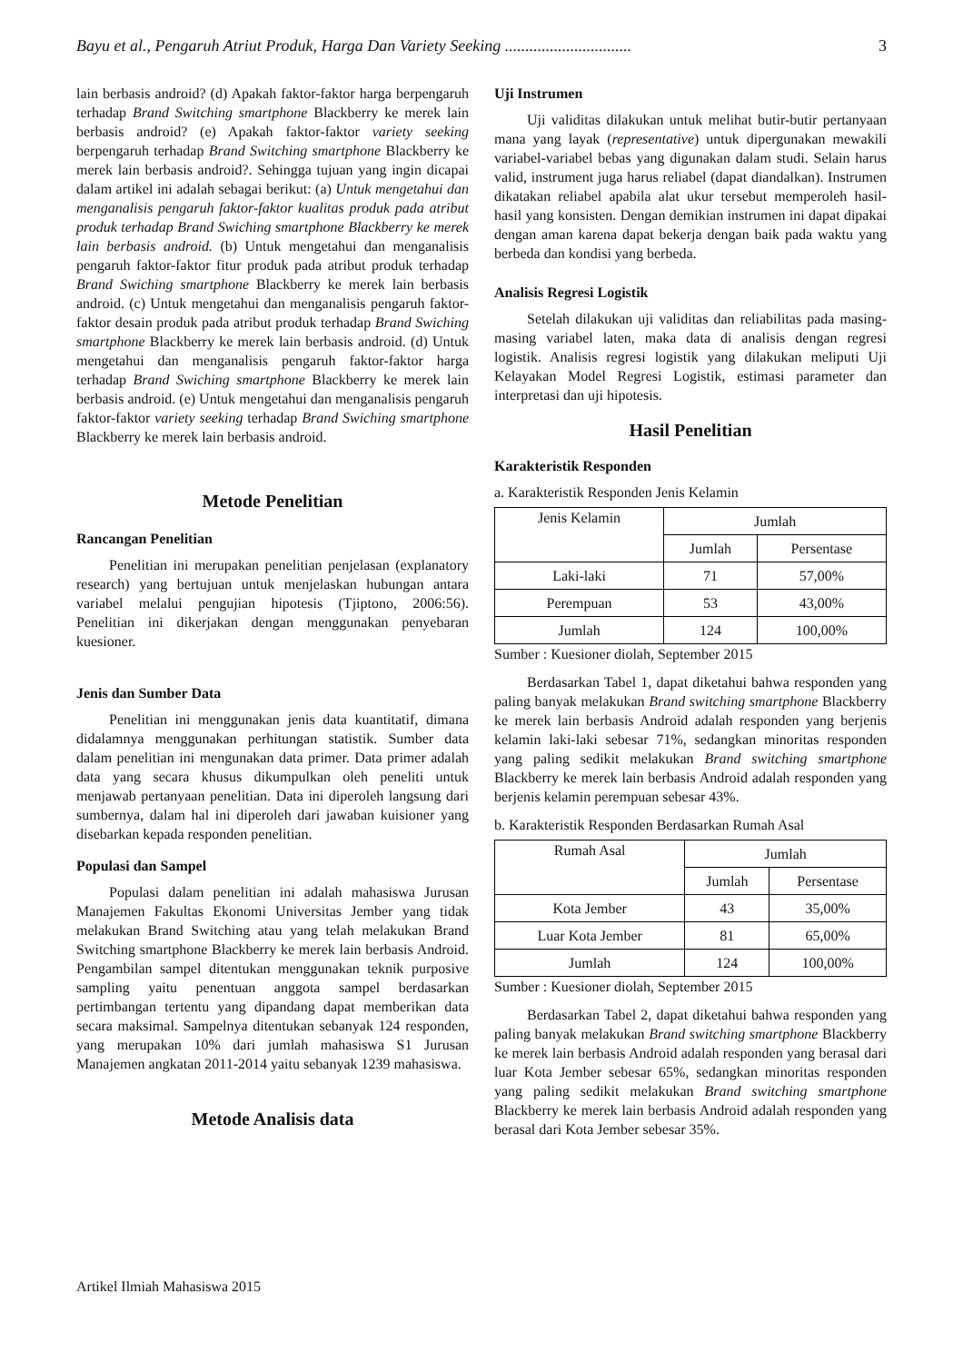Bayu et al., Pengaruh Atriut Produk, Harga Dan Variety Seeking ............................... 3
lain berbasis android? (d) Apakah faktor-faktor harga berpengaruh terhadap Brand Switching smartphone Blackberry ke merek lain berbasis android? (e) Apakah faktor-faktor variety seeking berpengaruh terhadap Brand Switching smartphone Blackberry ke merek lain berbasis android?. Sehingga tujuan yang ingin dicapai dalam artikel ini adalah sebagai berikut: (a) Untuk mengetahui dan menganalisis pengaruh faktor-faktor kualitas produk pada atribut produk terhadap Brand Swiching smartphone Blackberry ke merek lain berbasis android. (b) Untuk mengetahui dan menganalisis pengaruh faktor-faktor fitur produk pada atribut produk terhadap Brand Swiching smartphone Blackberry ke merek lain berbasis android. (c) Untuk mengetahui dan menganalisis pengaruh faktor-faktor desain produk pada atribut produk terhadap Brand Swiching smartphone Blackberry ke merek lain berbasis android. (d) Untuk mengetahui dan menganalisis pengaruh faktor-faktor harga terhadap Brand Swiching smartphone Blackberry ke merek lain berbasis android. (e) Untuk mengetahui dan menganalisis pengaruh faktor-faktor variety seeking terhadap Brand Swiching smartphone Blackberry ke merek lain berbasis android.
Metode Penelitian
Rancangan Penelitian
Penelitian ini merupakan penelitian penjelasan (explanatory research) yang bertujuan untuk menjelaskan hubungan antara variabel melalui pengujian hipotesis (Tjiptono, 2006:56). Penelitian ini dikerjakan dengan menggunakan penyebaran kuesioner.
Jenis dan Sumber Data
Penelitian ini menggunakan jenis data kuantitatif, dimana didalamnya menggunakan perhitungan statistik. Sumber data dalam penelitian ini mengunakan data primer. Data primer adalah data yang secara khusus dikumpulkan oleh peneliti untuk menjawab pertanyaan penelitian. Data ini diperoleh langsung dari sumbernya, dalam hal ini diperoleh dari jawaban kuisioner yang disebarkan kepada responden penelitian.
Populasi dan Sampel
Populasi dalam penelitian ini adalah mahasiswa Jurusan Manajemen Fakultas Ekonomi Universitas Jember yang tidak melakukan Brand Switching atau yang telah melakukan Brand Switching smartphone Blackberry ke merek lain berbasis Android. Pengambilan sampel ditentukan menggunakan teknik purposive sampling yaitu penentuan anggota sampel berdasarkan pertimbangan tertentu yang dipandang dapat memberikan data secara maksimal. Sampelnya ditentukan sebanyak 124 responden, yang merupakan 10% dari jumlah mahasiswa S1 Jurusan Manajemen angkatan 2011-2014 yaitu sebanyak 1239 mahasiswa.
Metode Analisis data
Uji Instrumen
Uji validitas dilakukan untuk melihat butir-butir pertanyaan mana yang layak (representative) untuk dipergunakan mewakili variabel-variabel bebas yang digunakan dalam studi. Selain harus valid, instrument juga harus reliabel (dapat diandalkan). Instrumen dikatakan reliabel apabila alat ukur tersebut memperoleh hasil-hasil yang konsisten. Dengan demikian instrumen ini dapat dipakai dengan aman karena dapat bekerja dengan baik pada waktu yang berbeda dan kondisi yang berbeda.
Analisis Regresi Logistik
Setelah dilakukan uji validitas dan reliabilitas pada masing-masing variabel laten, maka data di analisis dengan regresi logistik. Analisis regresi logistik yang dilakukan meliputi Uji Kelayakan Model Regresi Logistik, estimasi parameter dan interpretasi dan uji hipotesis.
Hasil Penelitian
Karakteristik Responden
a. Karakteristik Responden Jenis Kelamin
| Jenis Kelamin | Jumlah | |
| --- | --- | --- |
| | Jumlah | Persentase |
| Laki-laki | 71 | 57,00% |
| Perempuan | 53 | 43,00% |
| Jumlah | 124 | 100,00% |
Sumber : Kuesioner diolah, September 2015
Berdasarkan Tabel 1, dapat diketahui bahwa responden yang paling banyak melakukan Brand switching smartphone Blackberry ke merek lain berbasis Android adalah responden yang berjenis kelamin laki-laki sebesar 71%, sedangkan minoritas responden yang paling sedikit melakukan Brand switching smartphone Blackberry ke merek lain berbasis Android adalah responden yang berjenis kelamin perempuan sebesar 43%.
b. Karakteristik Responden Berdasarkan Rumah Asal
| Rumah Asal | Jumlah | |
| --- | --- | --- |
| | Jumlah | Persentase |
| Kota Jember | 43 | 35,00% |
| Luar Kota Jember | 81 | 65,00% |
| Jumlah | 124 | 100,00% |
Sumber : Kuesioner diolah, September 2015
Berdasarkan Tabel 2, dapat diketahui bahwa responden yang paling banyak melakukan Brand switching smartphone Blackberry ke merek lain berbasis Android adalah responden yang berasal dari luar Kota Jember sebesar 65%, sedangkan minoritas responden yang paling sedikit melakukan Brand switching smartphone Blackberry ke merek lain berbasis Android adalah responden yang berasal dari Kota Jember sebesar 35%.
Artikel Ilmiah Mahasiswa 2015